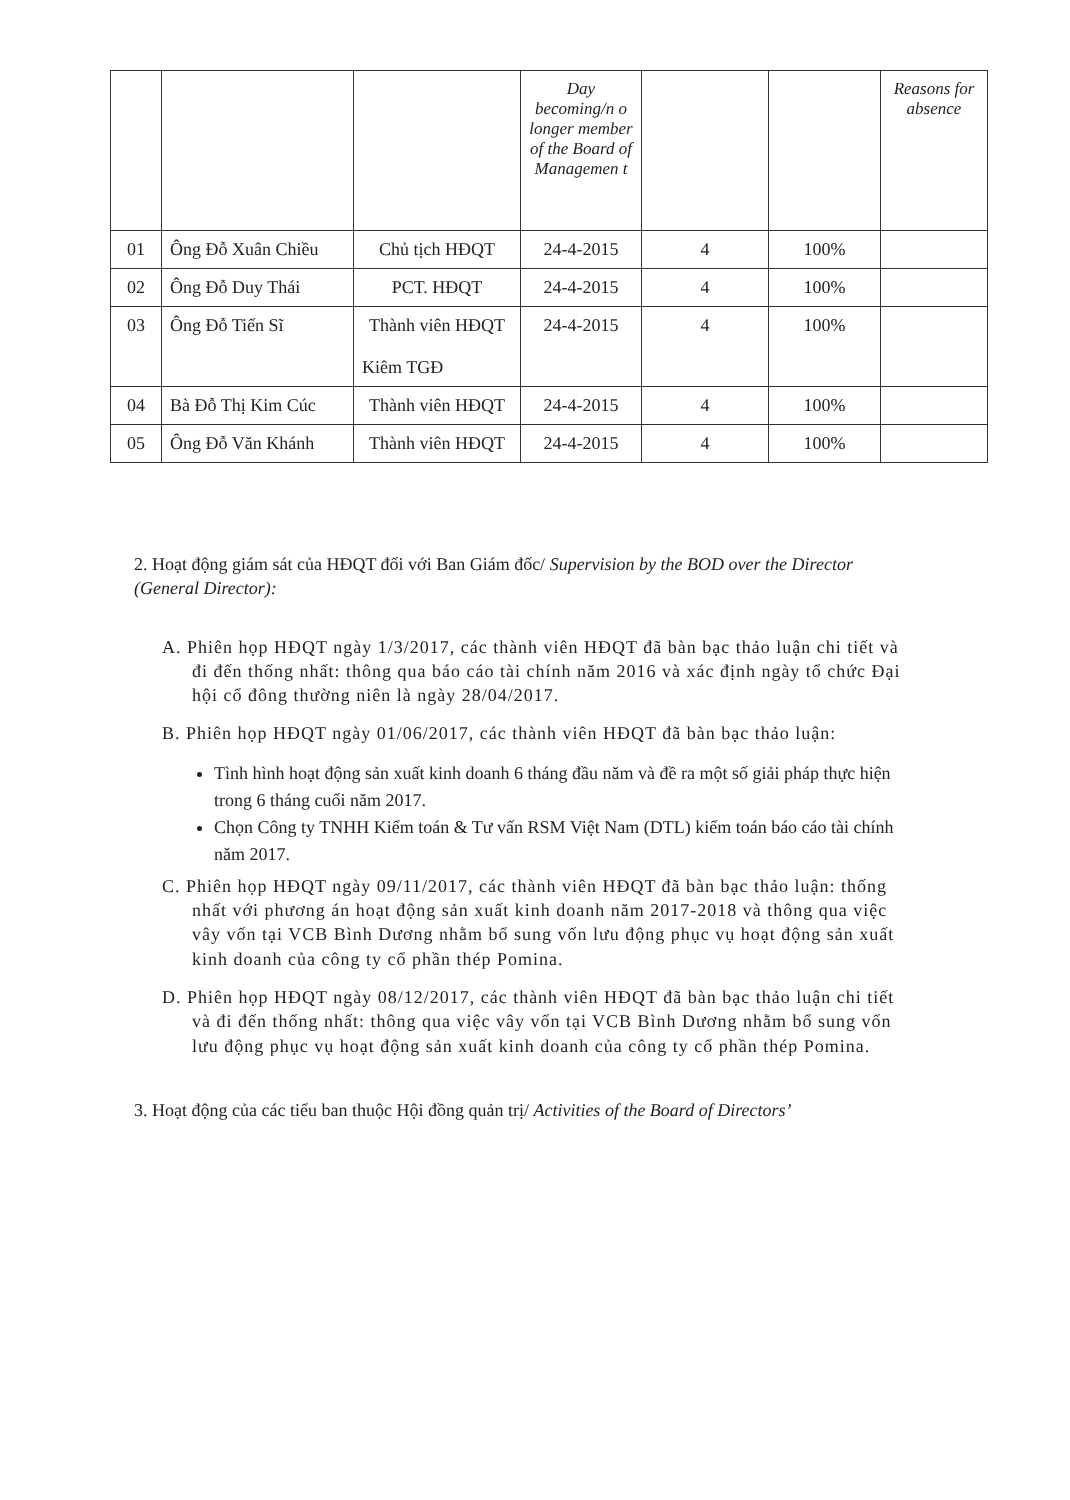| | | | Day becoming/n o longer member of the Board of Managemen t | | | Reasons for absence |
| 01 | Ông Đỗ Xuân Chiều | Chủ tịch HĐQT | 24-4-2015 | 4 | 100% | |
| 02 | Ông Đỗ Duy Thái | PCT. HĐQT | 24-4-2015 | 4 | 100% | |
| 03 | Ông Đỗ Tiến Sĩ | Thành viên HĐQT Kiêm TGĐ | 24-4-2015 | 4 | 100% | |
| 04 | Bà Đỗ Thị Kim Cúc | Thành viên HĐQT | 24-4-2015 | 4 | 100% | |
| 05 | Ông Đỗ Văn Khánh | Thành viên HĐQT | 24-4-2015 | 4 | 100% | |
2. Hoạt động giám sát của HĐQT đối với Ban Giám đốc/ Supervision by the BOD over the Director (General Director):
A. Phiên họp HĐQT ngày 1/3/2017, các thành viên HĐQT đã bàn bạc thảo luận chi tiết và đi đến thống nhất: thông qua báo cáo tài chính năm 2016 và xác định ngày tổ chức Đại hội cổ đông thường niên là ngày 28/04/2017.
B. Phiên họp HĐQT ngày 01/06/2017, các thành viên HĐQT đã bàn bạc thảo luận:
Tình hình hoạt động sản xuất kinh doanh 6 tháng đầu năm và đề ra một số giải pháp thực hiện trong 6 tháng cuối năm 2017.
Chọn Công ty TNHH Kiểm toán & Tư vấn RSM Việt Nam (DTL) kiểm toán báo cáo tài chính năm 2017.
C. Phiên họp HĐQT ngày 09/11/2017, các thành viên HĐQT đã bàn bạc thảo luận: thống nhất với phương án hoạt động sản xuất kinh doanh năm 2017-2018 và thông qua việc vây vốn tại VCB Bình Dương nhằm bổ sung vốn lưu động phục vụ hoạt động sản xuất kinh doanh của công ty cổ phần thép Pomina.
D. Phiên họp HĐQT ngày 08/12/2017, các thành viên HĐQT đã bàn bạc thảo luận chi tiết và đi đến thống nhất: thông qua việc vây vốn tại VCB Bình Dương nhằm bổ sung vốn lưu động phục vụ hoạt động sản xuất kinh doanh của công ty cổ phần thép Pomina.
3. Hoạt động của các tiểu ban thuộc Hội đồng quản trị/ Activities of the Board of Directors’